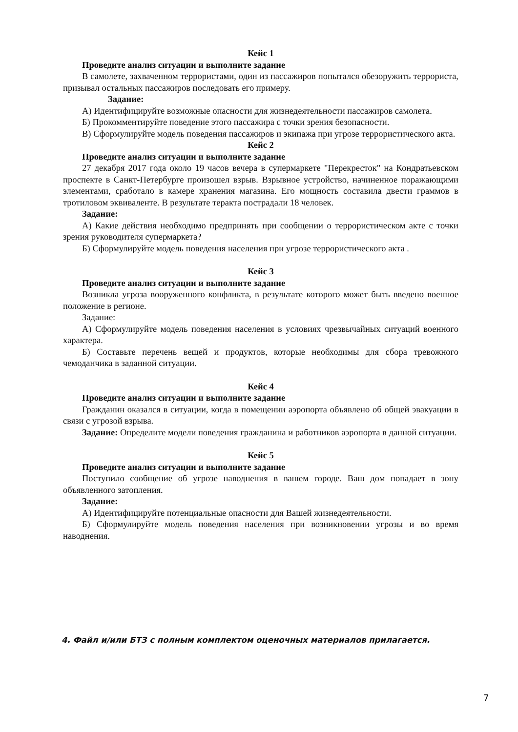Кейс 1
Проведите анализ ситуации и выполните задание
В самолете, захваченном террористами, один из пассажиров попытался обезоружить террориста, призывал остальных пассажиров последовать его примеру.
Задание:
А) Идентифицируйте возможные опасности для жизнедеятельности пассажиров самолета.
Б) Прокомментируйте поведение этого пассажира с точки зрения безопасности.
В) Сформулируйте модель поведения пассажиров и экипажа при угрозе террористического акта.
Кейс 2
Проведите анализ ситуации и выполните задание
27 декабря 2017 года около 19 часов вечера в супермаркете "Перекресток" на Кондратьевском проспекте в Санкт-Петербурге произошел взрыв. Взрывное устройство, начиненное поражающими элементами, сработало в камере хранения магазина. Его мощность составила двести граммов в тротиловом эквиваленте. В результате теракта пострадали 18 человек.
Задание:
А) Какие действия необходимо предпринять при сообщении о террористическом акте с точки зрения руководителя супермаркета?
Б) Сформулируйте модель поведения населения при угрозе террористического акта .
Кейс 3
Проведите анализ ситуации и выполните задание
Возникла угроза вооруженного конфликта, в результате которого может быть введено военное положение в регионе.
Задание:
А) Сформулируйте модель поведения населения в условиях чрезвычайных ситуаций военного характера.
Б) Составьте перечень вещей и продуктов, которые необходимы для сбора тревожного чемоданчика в заданной ситуации.
Кейс 4
Проведите анализ ситуации и выполните задание
Гражданин оказался в ситуации, когда в помещении аэропорта объявлено об общей эвакуации в связи с угрозой взрыва.
Задание: Определите модели поведения гражданина и работников аэропорта в данной ситуации.
Кейс 5
Проведите анализ ситуации и выполните задание
Поступило сообщение об угрозе наводнения в вашем городе. Ваш дом попадает в зону объявленного затопления.
Задание:
А) Идентифицируйте потенциальные опасности для Вашей жизнедеятельности.
Б) Сформулируйте модель поведения населения при возникновении угрозы и во время наводнения.
4. Файл и/или БТЗ с полным комплектом оценочных материалов прилагается.
7